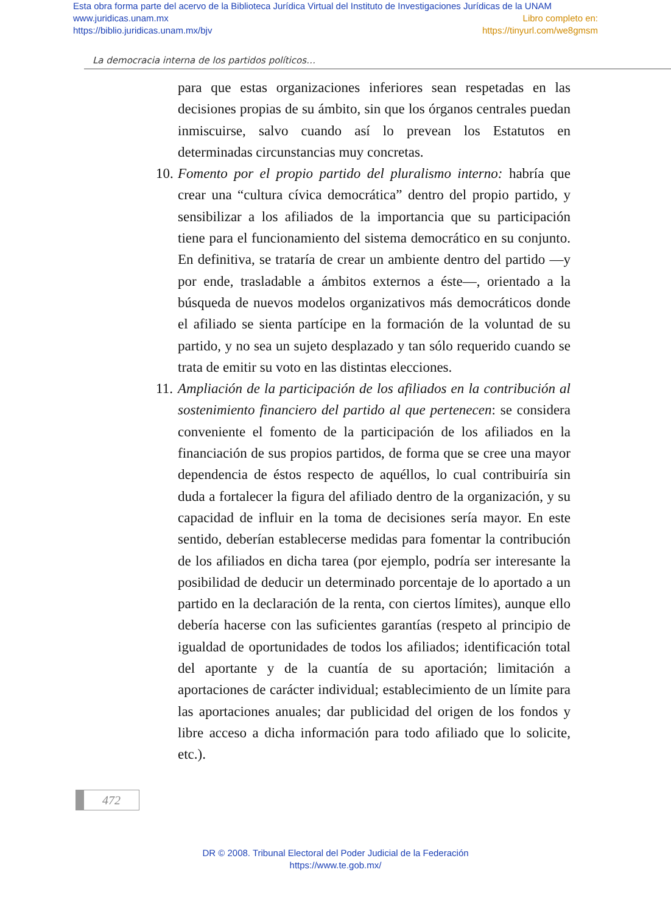Esta obra forma parte del acervo de la Biblioteca Jurídica Virtual del Instituto de Investigaciones Jurídicas de la UNAM
www.juridicas.unam.mx Libro completo en:
https://biblio.juridicas.unam.mx/bjv https://tinyurl.com/we8gmsm
La democracia interna de los partidos políticos…
para que estas organizaciones inferiores sean respetadas en las decisiones propias de su ámbito, sin que los órganos centrales puedan inmiscuirse, salvo cuando así lo prevean los Estatutos en determinadas circunstancias muy concretas.
10. Fomento por el propio partido del pluralismo interno: habría que crear una “cultura cívica democrática” dentro del propio partido, y sensibilizar a los afiliados de la importancia que su participación tiene para el funcionamiento del sistema democrático en su conjunto. En definitiva, se trataría de crear un ambiente dentro del partido —y por ende, trasladable a ámbitos externos a éste—, orientado a la búsqueda de nuevos modelos organizativos más democráticos donde el afiliado se sienta partícipe en la formación de la voluntad de su partido, y no sea un sujeto desplazado y tan sólo requerido cuando se trata de emitir su voto en las distintas elecciones.
11. Ampliación de la participación de los afiliados en la contribución al sostenimiento financiero del partido al que pertenecen: se considera conveniente el fomento de la participación de los afiliados en la financiación de sus propios partidos, de forma que se cree una mayor dependencia de éstos respecto de aquéllos, lo cual contribuiría sin duda a fortalecer la figura del afiliado dentro de la organización, y su capacidad de influir en la toma de decisiones sería mayor. En este sentido, deberían establecerse medidas para fomentar la contribución de los afiliados en dicha tarea (por ejemplo, podría ser interesante la posibilidad de deducir un determinado porcentaje de lo aportado a un partido en la declaración de la renta, con ciertos límites), aunque ello debería hacerse con las suficientes garantías (respeto al principio de igualdad de oportunidades de todos los afiliados; identificación total del aportante y de la cuantía de su aportación; limitación a aportaciones de carácter individual; establecimiento de un límite para las aportaciones anuales; dar publicidad del origen de los fondos y libre acceso a dicha información para todo afiliado que lo solicite, etc.).
472
DR © 2008. Tribunal Electoral del Poder Judicial de la Federación
https://www.te.gob.mx/